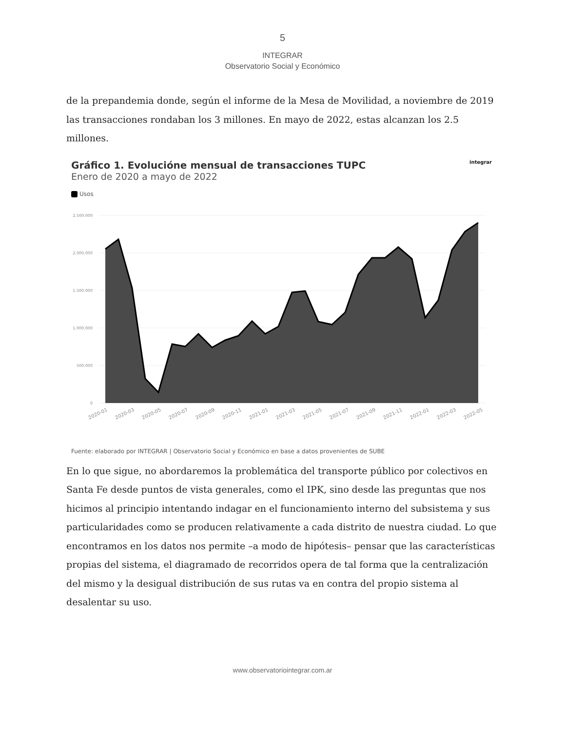5
INTEGRAR
Observatorio Social y Económico
de la prepandemia donde, según el informe de la Mesa de Movilidad, a noviembre de 2019 las transacciones rondaban los 3 millones. En mayo de 2022, estas alcanzan los 2.5 millones.
Gráfico 1. Evolucióne mensual de transacciones TUPC integrar
Enero de 2020 a mayo de 2022
Usos
2.500.000
2.000.000
1.500.000
1.000.000
500.000
0
2020-01
2020-03
2020-05
2020-07
2020-09
2020-11
2021-01
2021-03
2021-05
2021-07
2021-09
2021-11
2022-01
2022-03
2022-05
Fuente: elaborado por INTEGRAR | Observatorio Social y Económico en base a datos provenientes de SUBE
En lo que sigue, no abordaremos la problemática del transporte público por colectivos en Santa Fe desde puntos de vista generales, como el IPK, sino desde las preguntas que nos hicimos al principio intentando indagar en el funcionamiento interno del subsistema y sus particularidades como se producen relativamente a cada distrito de nuestra ciudad. Lo que encontramos en los datos nos permite –a modo de hipótesis– pensar que las características propias del sistema, el diagramado de recorridos opera de tal forma que la centralización del mismo y la desigual distribución de sus rutas va en contra del propio sistema al desalentar su uso.
www.observatoriointegrar.com.ar